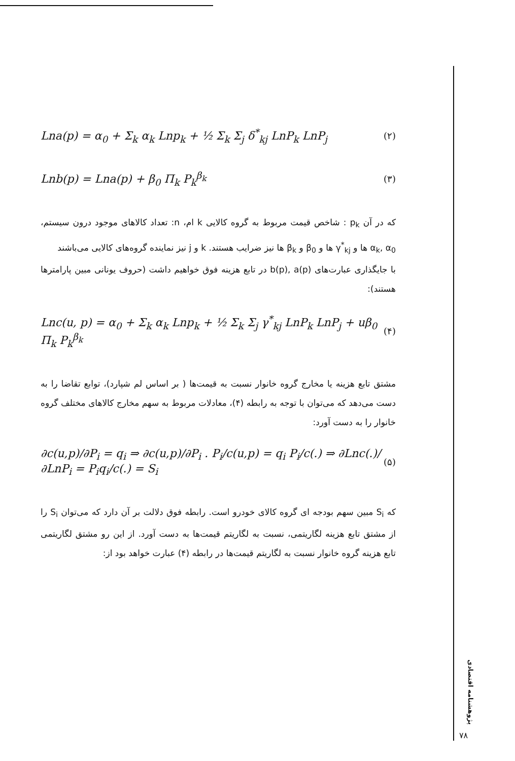Lna(p) = α<sub>0</sub> + Σ<sub>k</sub> α<sub>k</sub> Lnp<sub>k</sub> + ½ Σ<sub>k</sub> Σ<sub>j</sub> δ<sup>*</sup><sub>kj</sub> LnP<sub>k</sub> LnP<sub>j</sub> (۲)
Lnb(p) = Lna(p) + β<sub>0</sub> Π<sub>k</sub> P<sub>k</sub><sup>β<sub>k</sub></sup> (۳)
که در آن p<sub>k</sub> : شاخص قیمت مربوط به گروه کالایی k ام، n: تعداد کالاهای موجود درون سیستم، α<sub>k</sub>, α<sub>0</sub> ها و γ<sup>*</sup><sub>kj</sub> ها و β<sub>0</sub> و β<sub>k</sub> ها نیز ضرایب هستند. k و j نیز نماینده گروه‌های کالایی می‌باشند
با جایگذاری عبارت‌های b(p), a(p) در تابع هزینه فوق خواهیم داشت (حروف یونانی مبین پارامترها هستند):
Lnc(u, p) = α<sub>0</sub> + Σ<sub>k</sub> α<sub>k</sub> Lnp<sub>k</sub> + ½ Σ<sub>k</sub> Σ<sub>j</sub> γ<sup>*</sup><sub>kj</sub> LnP<sub>k</sub> LnP<sub>j</sub> + uβ<sub>0</sub> Π<sub>k</sub> P<sub>k</sub><sup>β<sub>k</sub></sup> (۴)
مشتق تابع هزینه یا مخارج گروه خانوار نسبت به قیمت‌ها ( بر اساس لم شپارد)، توابع تقاضا را به دست می‌دهد که می‌توان با توجه به رابطه (۴)، معادلات مربوط به سهم مخارج کالاهای مختلف گروه خانوار را به دست آورد:
∂c(u,p)/∂P<sub>i</sub> = q<sub>i</sub> ⇒ ∂c(u,p)/∂P<sub>i</sub> . P<sub>i</sub>/c(u,p) = q<sub>i</sub> P<sub>i</sub>/c(.) ⇒ ∂Lnc(.)/∂LnP<sub>i</sub> = P<sub>i</sub>q<sub>i</sub>/c(.) = S<sub>i</sub> (۵)
که S<sub>i</sub> مبین سهم بودجه ای گروه کالای خودرو است. رابطه فوق دلالت بر آن دارد که می‌توان S<sub>i</sub> را از مشتق تابع هزینه لگاریتمی، نسبت به لگاریتم قیمت‌ها به دست آورد. از این رو مشتق لگاریتمی تابع هزینه گروه خانوار نسبت به لگاریتم قیمت‌ها در رابطه (۴) عبارت خواهد بود از:
پژوهشنامه اقتصادی
۷۸